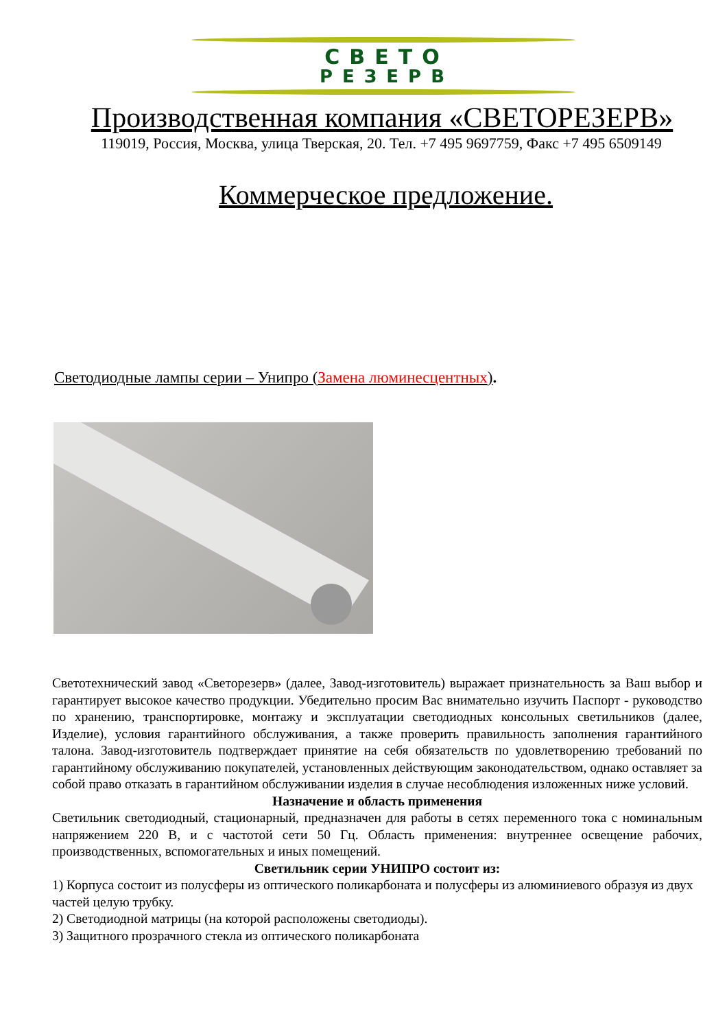СВЕТО
РЕЗЕРВ
Производственная компания «СВЕТОРЕЗЕРВ»
119019, Россия, Москва, улица Тверская, 20. Тел. +7 495 9697759, Факс +7 495 6509149
Коммерческое предложение.
Светодиодные лампы серии – Унипро (Замена люминесцентных).
Светотехнический завод «Светорезерв» (далее, Завод-изготовитель) выражает признательность за Ваш выбор и гарантирует высокое качество продукции. Убедительно просим Вас внимательно изучить Паспорт - руководство по хранению, транспортировке, монтажу и эксплуатации светодиодных консольных светильников (далее, Изделие), условия гарантийного обслуживания, а также проверить правильность заполнения гарантийного талона. Завод-изготовитель подтверждает принятие на себя обязательств по удовлетворению требований по гарантийному обслуживанию покупателей, установленных действующим законодательством, однако оставляет за собой право отказать в гарантийном обслуживании изделия в случае несоблюдения изложенных ниже условий.
Назначение и область применения
Светильник светодиодный, стационарный, предназначен для работы в сетях переменного тока с номинальным напряжением 220 В, и с частотой сети 50 Гц. Область применения: внутреннее освещение рабочих, производственных, вспомогательных и иных помещений.
Светильник серии УНИПРО состоит из:
1) Корпуса состоит из полусферы из оптического поликарбоната и полусферы из алюминиевого образуя из двух частей целую трубку.
2) Светодиодной матрицы (на которой расположены светодиоды).
3) Защитного прозрачного стекла из оптического поликарбоната